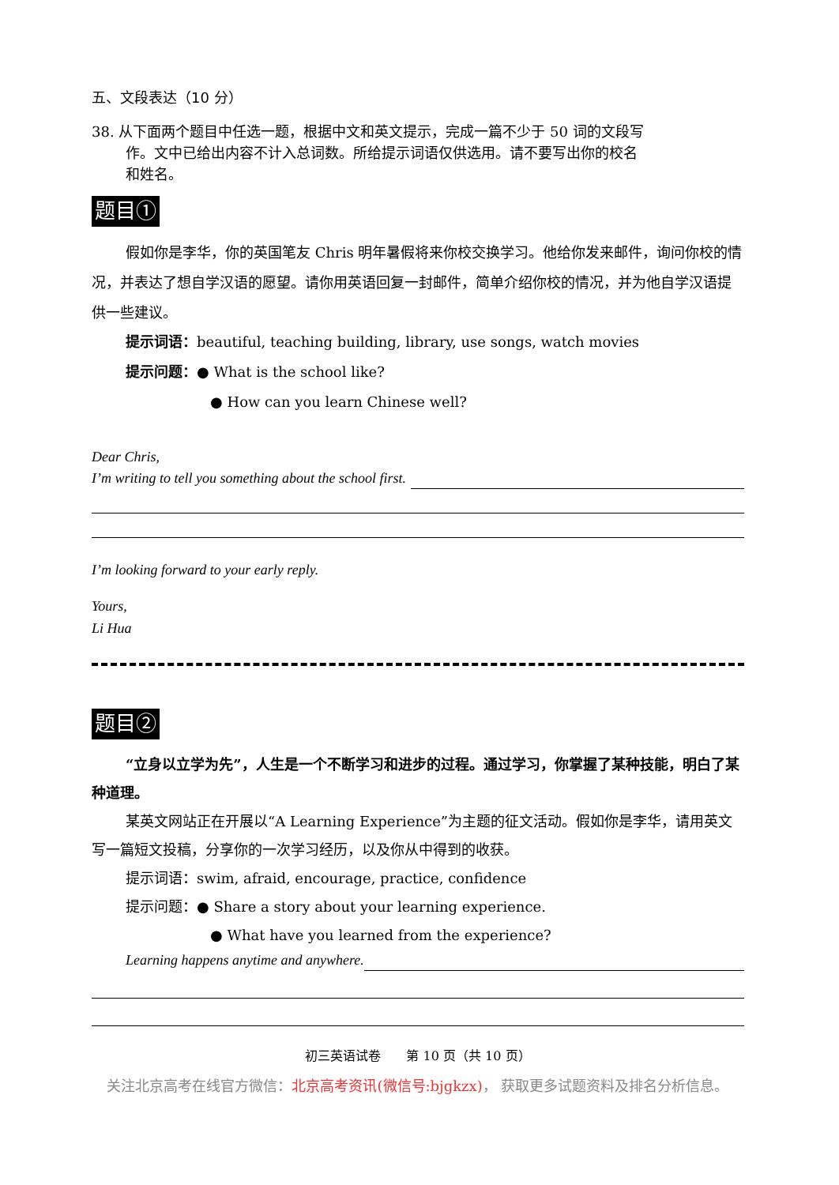五、文段表达（10 分）
38. 从下面两个题目中任选一题，根据中文和英文提示，完成一篇不少于 50 词的文段写
作。文中已给出内容不计入总词数。所给提示词语仅供选用。请不要写出你的校名
和姓名。
题目①
假如你是李华，你的英国笔友 Chris 明年暑假将来你校交换学习。他给你发来邮件，询问你校的情况，并表达了想自学汉语的愿望。请你用英语回复一封邮件，简单介绍你校的情况，并为他自学汉语提供一些建议。
提示词语：beautiful, teaching building, library, use songs, watch movies
提示问题：● What is the school like?
● How can you learn Chinese well?
Dear Chris,
I’m writing to tell you something about the school first.
I’m looking forward to your early reply.
Yours,
Li Hua
题目②
“立身以立学为先”，人生是一个不断学习和进步的过程。通过学习，你掌握了某种技能，明白了某种道理。
某英文网站正在开展以“A Learning Experience”为主题的征文活动。假如你是李华，请用英文写一篇短文投稿，分享你的一次学习经历，以及你从中得到的收获。
提示词语：swim, afraid, encourage, practice, confidence
提示问题：● Share a story about your learning experience.
● What have you learned from the experience?
Learning happens anytime and anywhere.
初三英语试卷　　第 10 页（共 10 页）
关注北京高考在线官方微信：北京高考资讯(微信号:bjgkzx)， 获取更多试题资料及排名分析信息。